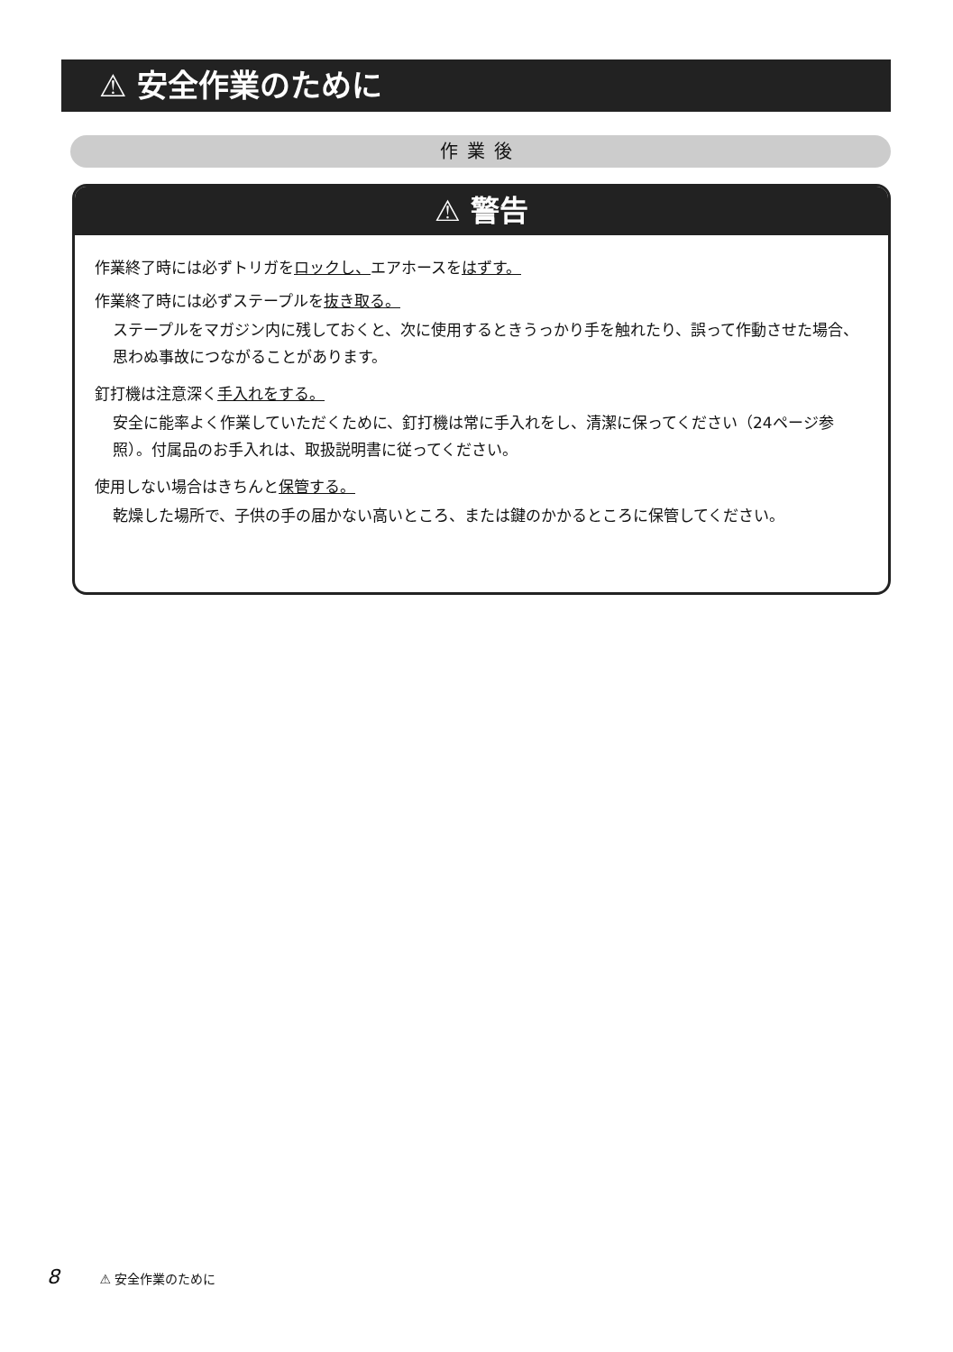⚠ 安全作業のために
作業後
⚠ 警告
作業終了時には必ずトリガをロックし、エアホースをはずす。
作業終了時には必ずステープルを抜き取る。
ステープルをマガジン内に残しておくと、次に使用するときうっかり手を触れたり、誤って作動させた場合、思わぬ事故につながることがあります。
釘打機は注意深く手入れをする。
安全に能率よく作業していただくために、釘打機は常に手入れをし、清潔に保ってください（24ページ参照）。付属品のお手入れは、取扱説明書に従ってください。
使用しない場合はきちんと保管する。
乾燥した場所で、子供の手の届かない高いところ、または鍵のかかるところに保管してください。
8 ⚠ 安全作業のために